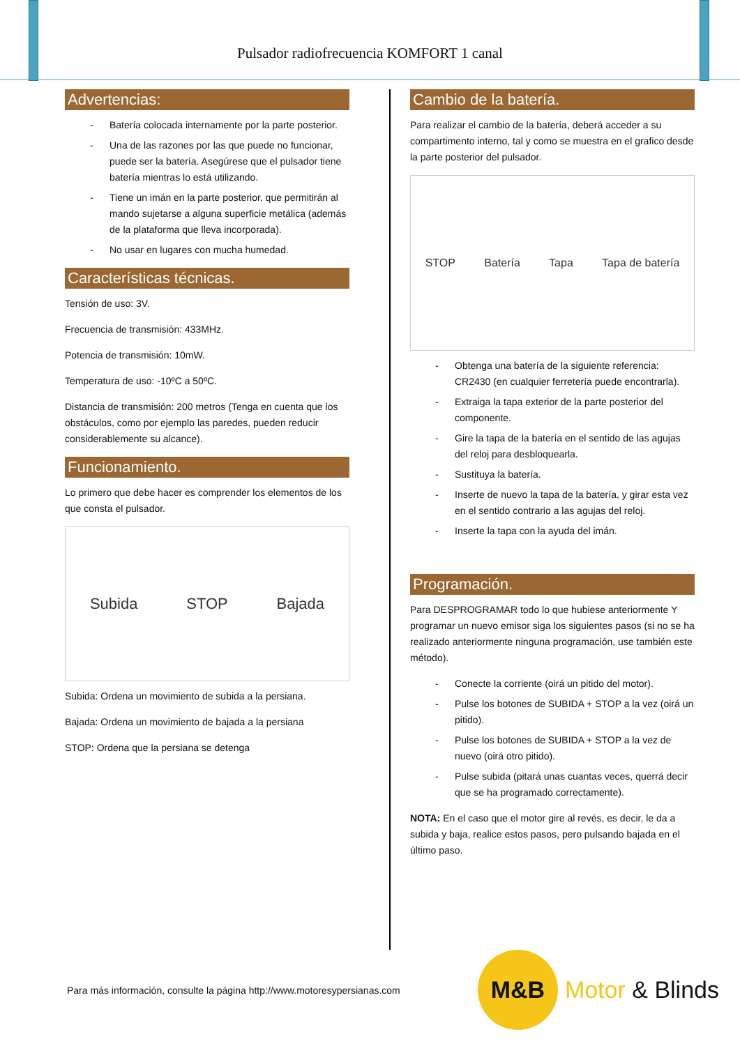Pulsador radiofrecuencia KOMFORT 1 canal
Advertencias:
- Batería colocada internamente por la parte posterior.
- Una de las razones por las que puede no funcionar, puede ser la batería. Asegúrese que el pulsador tiene batería mientras lo está utilizando.
- Tiene un imán en la parte posterior, que permitirán al mando sujetarse a alguna superficie metálica (además de la plataforma que lleva incorporada).
- No usar en lugares con mucha humedad.
Características técnicas.
Tensión de uso: 3V.
Frecuencia de transmisión: 433MHz.
Potencia de transmisión: 10mW.
Temperatura de uso: -10ºC a 50ºC.
Distancia de transmisión: 200 metros (Tenga en cuenta que los obstáculos, como por ejemplo las paredes, pueden reducir considerablemente su alcance).
Funcionamiento.
Lo primero que debe hacer es comprender los elementos de los que consta el pulsador.
Subida STOP Bajada
Subida: Ordena un movimiento de subida a la persiana.
Bajada: Ordena un movimiento de bajada a la persiana
STOP: Ordena que la persiana se detenga
Cambio de la batería.
Para realizar el cambio de la batería, deberá acceder a su compartimento interno, tal y como se muestra en el grafico desde la parte posterior del pulsador.
STOP Batería Tapa Tapa de batería
- Obtenga una batería de la siguiente referencia: CR2430 (en cualquier ferretería puede encontrarla).
- Extraiga la tapa exterior de la parte posterior del componente.
- Gire la tapa de la batería en el sentido de las agujas del reloj para desbloquearla.
- Sustituya la batería.
- Inserte de nuevo la tapa de la batería, y girar esta vez en el sentido contrario a las agujas del reloj.
- Inserte la tapa con la ayuda del imán.
Programación.
Para DESPROGRAMAR todo lo que hubiese anteriormente Y programar un nuevo emisor siga los siguientes pasos (si no se ha realizado anteriormente ninguna programación, use también este método).
- Conecte la corriente (oirá un pitido del motor).
- Pulse los botones de SUBIDA + STOP a la vez (oirá un pitido).
- Pulse los botones de SUBIDA + STOP a la vez de nuevo (oirá otro pitido).
- Pulse subida (pitará unas cuantas veces, querrá decir que se ha programado correctamente).
NOTA: En el caso que el motor gire al revés, es decir, le da a subida y baja, realice estos pasos, pero pulsando bajada en el último paso.
Para más información, consulte la página http://www.motoresypersianas.com
M&B
Motor & Blinds